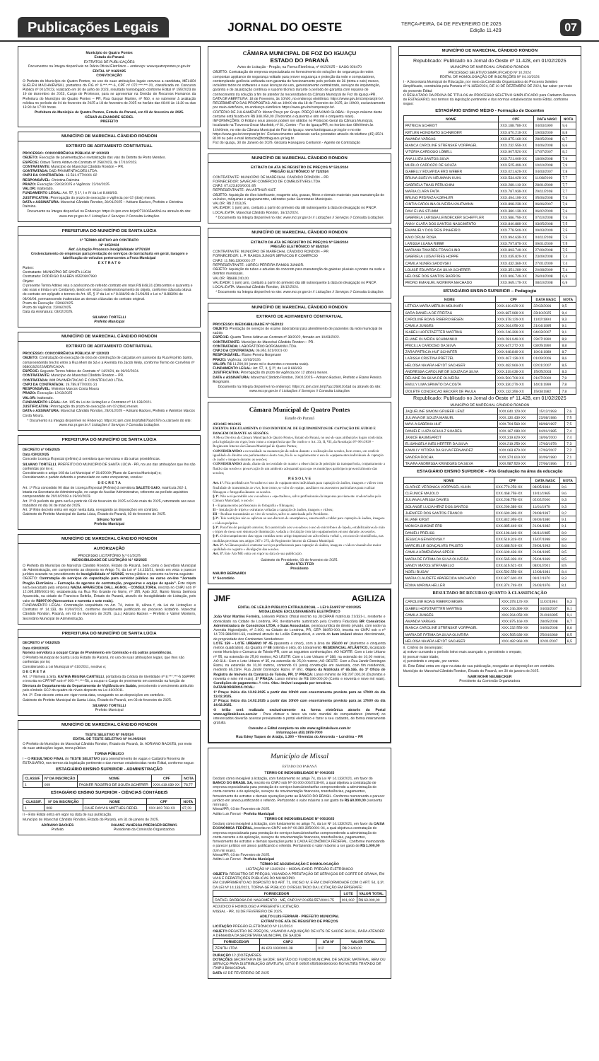Publicações Legais
JORNAL DO OESTE
TERÇA-FEIRA, 04 DE FEVEREIRO DE 2025
Edição 11.429
07
Município de Quatro Pontes
Estado do Paraná
EXTRATOS DE PUBLICAÇÕES
Documentos na íntegra disponíveis no Diário Oficial Eletrônico – endereço: www.quatropontes.pr.gov.br
EDITAL Nº 016/2025
CONVOCAÇÃO
O Prefeito do Município de Quatro Pontes, no uso de suas atribuições legais convoca a candidata, MELODI SUELEN MACHAIEWSKI, portadora do RG nº 9.***.***-6, CPF nº 072.***.***-20, classificada no Concurso Público nº 001/2023, realizado em 30 de julho de 2023, resultado homologado conforme Edital nº 155/2023 de 19 de dezembro de 2023, Cargo de Professor, para se apresentar na Divisão de Recursos Humanos da Prefeitura do Município de Quatro Pontes – PR, Rua Gaspar Martins, nº 560, e se submeter à avaliação médica no período de 04 de fevereiro de 2025 a 18 de fevereiro de 2025 no horário das 08:00 às 11:30 ou das 13:30 às 17:00 horas.
Prefeitura do Município de Quatro Pontes, Estado do Paraná, em 03 de fevereiro de 2025.
CÉSAR ALEXANDRE SEIDEL
PREFEITO
MUNICÍPIO DE MARECHAL CÂNDIDO RONDON
EXTRATO DE ADITAMENTO CONTRATUAL
PROCESSO: CONCORRÊNCIA PÚBLICA Nº 10/2023
OBJETO: Execução de pavimentação e revitalização das vias do Distrito de Porto Mendes.
ESPÉCIE: Oitavo Termo Aditivo do Contrato nº 258/2023, de 17/10/2023.
CONTRATANTE: Município de Marechal Cândido Rondon – PR.
CONTRATADA: D&D PAVIMENTACOES LTDA.
CNPJ DA CONTRATADA: 13.561.077/0001-82
RESPONSÁVEL: Christina Dalmina
PRAZO: Execução: 23/03/2025 e Vigência: 22/04/2025
VALOR: Inalterado.
FUNDAMENTO LEGAL: Art. 57, § 1º, I e IV da Lei 8.666/93.
JUSTIFICATIVA: Prorrogação do prazo de execução e vigência por 02 (dois) meses.
DATA e ASSINATURA: Marechal Cândido Rondon, 30/01/2025 – Adriano Backes, Prefeito e Christina Dalmina.
Documento na íntegra disponível no Endereço: https://c.ipm.com.br/pd2731065ad4b6 ou através do site: www.mcr.pr.gov.br // Licitações // Serviços // Consulta Licitações
PREFEITURA DO MUNICÍPIO DE SANTA LÚCIA
1º TERMO ADITIVO AO CONTRATO
Nº 105/2024
Ref. Licitação Processo inexigibilidade Nº7/2024
Credenciamento de empresas para prestação de serviços de borracharia em geral, lavagem e lubrificação de veículos pertencentes a Frota Municipal
E X T R A T O
Partes:
Contratante: MUNICÍPIO DE SANTA LÚCIA
Contratada: RODRIGO DALBEN 05520807990
Objeto:
O presente Termo Aditivo visa o acréscimo do referido contrato em mais R$ 848,31 (Oitocentos e quarenta e oito reais e trinta e um Centavos), tendo em vista o redimensionamento do objeto, conforme cláusula oitava do contrato em epígrafe e termos do Art. 65, § 1º da Lei n.º 8.666/93 de 21/06/93 e Lei n.º 8.883/94 de 08/06/94, permanecendo inalteradas as demais cláusulas do contrato original.
Prazo de Execução: 23/06/2025.
Prazo de Vigência: 23/06/2025.
Data da Assinatura: 03/02/2025.
SILVANO TORTELLI
Prefeito Municipal
MUNICÍPIO DE MARECHAL CÂNDIDO RONDON
EXTRATO DE ADITAMENTO CONTRATUAL
PROCESSO: CONCORRÊNCIA PÚBLICA Nº 12/2023
OBJETO: Contratação de execução de obra de construção de calçadas em passeios da Rua Espírito Santo, compreendendo trecho entre a Rua Mem de Sá e a Avenida Irio Jacob Welp, conforme Termo de Convênio nº 938003/2022/MDR/CAIXA.
ESPÉCIE: Segundo Termo Aditivo do Contrato nº 14/2024, de 09/02/2024.
CONTRATANTE: Município de Marechal Cândido Rondon – PR.
CONTRATADA: WM PAVIMENTACAO E CONSTRUCAO LTDA.
CNPJ DA CONTRATADA: 19.789.877/0001-31
RESPONSÁVEL: Welinton Marcos Costa Moura
PRAZO: Execução: 12/03/2025
VALOR: Inalterado.
FUNDAMENTO LEGAL: Art. 105 da Lei de Licitações e Contratos nº 14.133/2021.
JUSTIFICATIVA: Prorrogação do prazo de execução em 02 (dois) meses.
DATA e ASSINATURA: Marechal Cândido Rondon, 28/01/2025 – Adriano Backes, Prefeito e Welinton Marcos Costa Moura.
* Documento na íntegra disponível no Endereço: https://c.ipm.com.br/pfaf6b76a0157e ou através do site: www.mcr.pr.gov.br // Licitações // Serviços // Consulta Licitações
PREFEITURA DO MUNICÍPIO DE SANTA LÚCIA
DECRETO nº 045/2025
Data 03/02/2025
Concede Licença Especial (prêmio) à servidora que menciona e dá outras providências.
SILVANO TORTELLI, PREFEITO DO MUNICÍPIO DE SANTA LÚCIA - PR, no uso das atribuições que lhe são conferidas por lei e;
Considerando o artigo 108 da Lei Municipal nº 314/2009 (Plano de Carreira Municipal) e;
Considerando o pedido deferido e protocolado no setor competente, resolve:
D E C R E T A
Art. 1º Fica concedido 90 dias de Licença Especial (Prêmio) à servidora SALETE GAIO, matrícula 262-1, lotada na Secretaria de Administração, no cargo de Auxiliar Administrativo, referente ao período aquisitivo compreendido de 20/10/2018 a 19/10/2023.
Art. 2º O período de gozo será a partir de 03 de fevereiro de 2025 a 03 de maio de 2025, retornando aos seus trabalhos no dia 04 de maio de 2025.
Art. 3º Este decreto entra em vigor nesta data, revogando as disposições em contrário.
Gabinete do Prefeito Municipal de Santa Lúcia, Estado do Paraná, 03 de fevereiro de 2025.
Silvano Tortelli
Prefeito Municipal
MUNICÍPIO DE MARECHAL CÂNDIDO RONDON
AUTORIZAÇÃO
PROCESSO LICITATÓRIO N.º 01/2025
INEXIGIBILIDADE DE LICITAÇÃO N.º 02/2025
O Prefeito do Município de Marechal Cândido Rondon, Estado do Paraná, bem como o Secretário Municipal de Administração, em cumprimento ao disposto no Artigo 74, da Lei nº 14.133/21, tendo em vista o parecer jurídico exarado no procedimento de Inexigibilidade nº 02/2025, torna público o presente na forma seguinte:
OBJETO: Contratação de serviços de capacitação para servidor público no curso on-line “Jornada Pregão Eletrônico – Formação de agentes de contratação, pregoeiros e equipe de apoio”. Este objeto será executado pela empresa NADIA APARECIDA DALL AGNOL - CONSULTORIA, inscrita no CNPJ sob nº 12.095.355/0001-90, estabelecida na Rua Rio Grande no Norte, nº 155, Apto 302, Bairro Nossa Senhora Aparecida, na cidade de Francisco Beltrão, Estado do Paraná, através de Inexigibilidade de Licitação, pelo valor de R$997,00 (Novecentos e noventa e sete reais).
FUNDAMENTO LEGAL: Contratação respaldada no Art. 74, inciso III, alínea f, da Lei de Licitações e Contratos nº 14.133, de 01/04/2021, conforme devidamente justificado no processo licitatório. Marechal Cândido Rondon, Paraná, em 03 de fevereiro de 2025. (a.a.) Adriano Backes – Prefeito e Valmir Monteiro, Secretário Municipal de Administração.
PREFEITURA DO MUNICÍPIO DE SANTA LÚCIA
DECRETO nº 043/2025
Data 03/02/2025
Nomeia servidora a ocupar Cargo de Provimento em Comissão e dá outras providências.
O Prefeito Municipal de Santa Lúcia Estado do Paraná, no uso de suas atribuições legais, que lhes são conferidas por lei;
Considerando a Lei Municipal nº 410/2011, resolve e;
D E C R E T A
Art. 1º Nomeia a Srta. KATHIA REGINA CANTELLI, portadora da Cédula de Identidade nº 8.***.***-5 SSP/PR e inscrita no CPF/MF sob nº 009.***.***-56, a ocupar o Cargo de provimento em comissão na função de Diretora de Departamento do Departamento de Vigilância em Saúde, percebendo o vencimento atribuído pelo símbolo CC2 do quadro de níveis disposto na Lei 410/2011.
Art. 2º. Este decreto entra em vigor nesta data, revogando-se as disposições em contrário.
Gabinete do Prefeito Municipal de Santa Lúcia, Estado do Paraná, em 03 de fevereiro de 2025.
SILVANO TORTELLI
Prefeito Municipal
MUNICÍPIO DE MARECHAL CÂNDIDO RONDON
TESTE SELETIVO Nº 09/2024
EDITAL DE TESTE SELETIVO Nº 04.09/2024
O Prefeito do Município de Marechal Cândido Rondon, Estado do Paraná, Sr. ADRIANO BACKES, por meio de suas atribuições legais, torna público:
TORNA PÚBLICO
I – O RESULTADO FINAL do TESTE SELETIVO para preenchimento de vagas e Cadastro Reserva de ESTAGIÁRIO, nos termos da legislação pertinente e das normas estabelecidas neste Edital, conforme segue:
ESTAGIÁRIO ENSINO SUPERIOR - ADMINISTRAÇÃO
| CLASSIF. | Nº DA INSCRIÇÃO | NOME | CPF | NOTA |
| --- | --- | --- | --- | --- |
| 1 | 009 | FAGNER ROGERIO DE SOUZA SCHERER | XXX.419.039-XX | 78,77 |
ESTAGIÁRIO ENSINO SUPERIOR - CIÊNCIAS CONTÁBEIS
| CLASSIF. | Nº DA INSCRIÇÃO | NOME | CPF | NOTA |
| --- | --- | --- | --- | --- |
| 1 | 008 | CAUE DAYVIS MATTHES REDEL | XXX.802.769-XX | 87,29 |
II – Este Edital entra em vigor na data de sua publicação.
Município de Marechal Cândido Rondon, Estado do Paraná, em 31 de janeiro de 2025.
ADRIANO BACKES
Prefeito
DAIANE VANESSA PREDIGER BERWIG
Presidente da Comissão Organizadora
CÂMARA MUNICIPAL DE FOZ DO IGUAÇU
ESTADO DO PARANÁ
Aviso de Licitação - Pregão, na Forma Eletrônica, nº 002/2025 – UASG 926470
OBJETO: Contratação de empresa especializada no fornecimento de soluções de segurança de redes compostas appliance de segurança voltado para prover segurança e proteção da rede e computadores, contemplando gerência unificada com garantia de funcionamento pelo período de 36 (trinta e seis) meses, incluídos todos os softwares e suas licenças de uso, gerenciamento centralizado, serviços de implantação, garantia e de atualização contínua e suporte técnico durante o período de garantia com repasse de conhecimento da solução a fim de atender às necessidades da Câmara Municipal de Foz do Iguaçu-PR.
DATA DE ABERTURA: 18 de Fevereiro, às 10h00, no endereço eletrônico: https://www.gov.br/compras/pt-br/.
RECEBIMENTO DAS PROPOSTAS: Até as 10h00 do dia 18 de Fevereiro de 2025, às 10h00, exclusivamente por meio eletrônico, no endereço eletrônico https://www.gov.br/compras/pt-br/.
CRITÉRIO DE JULGAMENTO: Menor Preço por Grupo. PREÇO MÁXIMO GLOBAL: O preço máximo deste certame está fixado em R$ 348.050,00 (Trezentos e quarenta e oito mil e cinquenta reais).
INFORMAÇÕES: O Edital e seus anexos podem ser obtidos no Protocolo Geral da Câmara Municipal, localizado na Travessa Oscar Muxfeldt, nº 81, Centro - Foz do Iguaçu/PR, no horário das 08h00min às 14h00min, no site da Câmara Municipal de Foz do Iguaçu: www.fozdoiguacu.pr.leg.br e no site https://www.gov.br/compras/pt-br/. Esclarecimentos adicionais serão prestados através do telefone (45) 3521-8100 ou pelo e-mail licitacao@fozdoiguacu.pr.leg.br.
Foz do Iguaçu, 30 de Janeiro de 2025. Gilciana Hasegawa Centurion - Agente de Contratação
MUNICÍPIO DE MARECHAL CÂNDIDO RONDON
EXTRATO DA ATA DE REGISTRO DE PREÇOS Nº 531/2024
PREGÃO ELETRÔNICO Nº 72/2024
CONTRATANTE: MUNICÍPIO DE MARECHAL CÂNDIDO RONDON – PR
FORNECEDOR: SAVECAR COMERCIO DE COMBUSTIVEIS LTDA
CNPJ: 07.423.820/0001-35
REPRESENTANTE: IAN ARTHUR KIST.
OBJETO: Aquisição de óleo lubrificante, reagente arla, graxas, filtros e demais materiais para manutenção de veículos, máquinas e equipamentos, utilizados pelas Secretarias Municipais.
VALOR: R$ 2.013,05.
VALIDADE: 1 (um) ano, contado a partir do primeiro dia útil subsequente à data de divulgação no PNCP.
LOCAL/DATA: Marechal Cândido Rondon, 16/12/2024.
* Documento na íntegra disponível no site: www.mcr.pr.gov.br // Licitações // Serviços // Consulta Licitações
MUNICÍPIO DE MARECHAL CÂNDIDO RONDON
EXTRATO DA ATA DE REGISTRO DE PREÇOS Nº 538/2024
PREGÃO ELETRÔNICO Nº 85/2024
CONTRATANTE: MUNICÍPIO DE MARECHAL CÂNDIDO RONDON – PR
FORNECEDOR: L. P. RAMOS JUNIOR SERVICOS E COMERCIO
CNPJ: 11.586.330/0001-27
REPRESENTANTE: LORECI PEREIRA RAMOS JUNIOR.
OBJETO: Aquisição de tubos e aduelas de concreto para manutenção de galerias pluviais e pontes na sede e distritos municipais.
VALOR: R$688.240,00.
VALIDADE: 1 (um) ano, contado a partir do primeiro dia útil subsequente à data de divulgação no PNCP.
LOCAL/DATA: Marechal Cândido Rondon, 19/12/2024.
* Documento na íntegra disponível no site: www.mcr.pr.gov.br // Licitações // Serviços // Consulta Licitações
MUNICÍPIO DE MARECHAL CÂNDIDO RONDON
EXTRATO DE ADITAMENTO CONTRATUAL
PROCESSO: INEXIGIBILIDADE Nº 05/2022
OBJETO: Prestação de serviços de exame laboratorial para atendimento de pacientes da rede municipal de saúde.
ESPÉCIE: Quarto Termo Aditivo ao Contrato nº 38/2022, firmado em 10/03/2022.
CONTRATANTE: Município de Marechal Cândido Rondon – PR.
CONTRATADA: LABORATÓRIO BORGMANN LTDA.
CNPJ DA CONTRATADA: 06.951.521/0001-00
RESPONSÁVEL: Elaine Pereira Borgmann
PRAZO: Vigência: 10/03/2026
VALOR: R$ 11.290,00 (onze mil e duzentos e noventa reais).
FUNDAMENTO LEGAL: Art. 57, II, § 2º, da Lei 8.666/93.
JUSTIFICATIVA: Prorrogação do prazo de vigência por 12 (doze) meses.
DATA e ASSINATURA: Marechal Cândido Rondon, 29/01/2025 – Adriano Backes, Prefeito e Elaine Pereira Borgmann.
Documento na íntegra disponível no endereço: https://c.ipm.com.br/p7aa12691104ad ou através do site: www.mcr.pr.gov.br // Licitações // Serviços // Consulta Licitações
Câmara Municipal de Quatro Pontes
Estado do Paraná
ATO/ME 003/2025
EMENTA: REGULAMENTA O USO INDIVIDUAL DE EQUIPAMENTOS DE CAPTAÇÃO DE ÁUDIO E IMAGEM DURANTE AS SESSÕES.
A Mesa Diretiva da Câmara Municipal de Quatro Pontes, Estado do Paraná, no uso de suas atribuições legais conferidas pela legislação em vigor, bem como a competência que lhe confere o Art. 23, II, VII, da Resolução Nº 001/2020 – Regimento Interno da Câmara Municipal de Quatro Pontes;
CONSIDERANDO a necessidade na manutenção da ordem durante a realização das sessões, bem como, em conferir igualdade de direitos aos parlamentares desta casa, há de se regulamentar o uso de equipamentos individuais de captação de áudio e imagem durante as sessões;
CONSIDERANDO ainda, diante da necessidade de manter a observância do princípio da transparência, conjuntamente a fluidez das sessões e preservação de um ambiente adequando para que os munícipes participem presencialmente das sessões;
R E S O L V E
Art. 1º. Fica proibido aos Vereadores o uso de equipamentos individuais para captação de áudios, imagens e vídeos com finalidade de transmissão ao vivo, bem como, se valer de equipe, auxiliares ou assessores particulares para realizar filmagem e fotografia durante as sessões.
§ 1º. Não será permitido aos vereadores e espectadores, salvo profissionais da imprensa previamente credenciados pela Câmara Municipal, o uso de:
I – Equipamentos profissionais de fotografia e filmagem;
II – Instalação de tripés e estruturas voltadas a captação de áudios, imagens e vídeos;
III – Realizar transmissão ao vivo de sessões, salvo se autorizada pelo Presidente.
§ 2º. Tais restrições não se aplicam ao uso discreto de smartphones, smartwatch e tablet para captação de áudios, imagens e vídeos próprios.
§ 3º. Para fins do parágrafo anterior, fica autorizado aos vereadores o uso de microfones de lapela, estabilizadores de mão e tripés de mesa sem sistema de iluminação, vedada a circulação com tais equipamentos em uso durante as sessões.
§ 4º. O descumprimento das regras contidas neste artigo importará em advertência verbal e, em caso de reincidência, nas medidas previstas nos artigos 267 e 275, do Regimento Interno da Câmara Municipal.
Art. 2º. A Câmara poderá contratar serviços profissionais para captação de áudios, imagens e vídeos visando dar maior qualidade no registro e divulgação das sessões.
Art. 3º. Este Ato/ME entra em vigor na data de sua publicação.
Gabinete do Presidente, 03 de fevereiro de 2025.
JEAN STELTTER
Presidente
MAURO BERNARDI
1º Secretário
JMF AGILIZA
EDITAL DE LEILÃO PÚBLICO EXTRAJUDICIAL – LEI 9.514/97 Nº 010/2025
MODALIDADE EXCLUSIVAMENTE ELETRÔNICO
João Vitor Martins Ferreira, Leiloeiro Público Oficial inscrito na JUCEPAR matrícula 21/331-L, residente e domiciliado na Cidade de Londrina, PR, devidamente autorizado pela Credora Fiduciária BR Consórcios Administradora de Consórcios LTDA. e Suas Associadas, pessoa jurídica de direito privado, com sede na Avenida Higienópolis, nº 2.400, na Cidade de Londrina, PR, CEP. 86050-000, inscrita no CNPJ sob o nº 14.723.388/0001-63, realizará através de Leilão Extrajudicial, a venda do bem imóvel abaixo discriminado, de propriedade dos Comitentes-Vendedores:
LOTE 159 – LOTE URBANO Nº 45 (quarenta e cinco), com a área de 250,00 m² (duzentos e cinquenta metros quadrados), da Quadra nº 88 (oitenta e oito), do Loteamento RESIDENCIAL ATLÂNTICO, localizado neste Município e Comarca de Toledo-PR, com as seguintes confrontações: AO NORTE: Com o Lote Urbano nº 55, na extensão de 25,00 metros; AO LESTE: Com o Lote Urbano nº 388, na extensão de 10,00 metros; AO SUL: Com o Lote Urbano nº 35, na extensão de 25,00 metros; AO OESTE: Com a Rua Jandir Domingos Bazei, na extensão de 10,00 metros, contendo 01 (uma) construção em alvenaria, com fim residencial, medindo 65,23m², Rua Jandir Domingos Bazei, nº 851. Objeto da Matrícula nº 65.165, do 1º Ofício de Registro de Imóveis da Comarca de Toledo, PR. 1ª PRAÇA: Lance mínimo de R$ 297.000,00 (Duzentos e noventa e sete mil reais). 2ª PRAÇA: Lance mínimo de R$ 199.000,00 (Cento e noventa e nove mil reais). Condições de pagamento: À vista. Obs.: Imóvel ocupado por terceiros.
DATA/HORÁRIO/LOCAL:
1ª Praça: Início dia 13.02.2025 a partir das 10h00 com encerramento previsto para as 17h00 do dia 13.02.2025.
2ª Praça: Início dia 14.02.2025 a partir das 10h00 com encerramento previsto para as 17h00 do dia 14.02.2025.
O leilão será realizado exclusivamente na forma eletrônica através do Portal www.agilizaleiloes.com.br - Para efetuar o lance via rede mundial de computadores (internet) os interessados deverão acessar previamente o portal eletrônico e fazer o seu cadastro, de forma inteiramente gratuita.
Consulte o Edital completo no site www.agilizaleiloes.com.br
Informações (43) 3878-7000
Rua Edwy Taques de Araújo, 1.300 – Vivendas do Arvoredo – Londrina – PR
Município de Missal
ESTADO DO PARANÁ
TERMO DE INEXIGIBILIDADE Nº 004/2025
Declaro como inexigível a licitação, com fundamento no artigo 74, da Lei Nº 14.133/2021, em favor do BANCO DO BRASIL SA, inscrito no CNPJ sob Nº 00.000.000/2118-00, a qual objetiva a contratação de empresa especializada para prestação de serviços bancários/tarifas compreendendo a administração de conta corrente e de aplicação, serviços de movimentação financeira, transferências, pagamentos, fornecimento de extratos e demais operações junto ao BANCO DO BRASIL. Conforme memorando e parecer jurídico em anexo justificando o referido. Perfazendo o valor máximo a ser gasto de R$ 60.000,00 (sessenta mil reais).
Missal/PR, 03 de Fevereiro de 2025.
Adilto Luis Ferrari - Prefeito Municipal
TERMO DE INEXIGIBILIDADE Nº 005/2025
Declaro como inexigível a licitação, com fundamento no artigo 74, da Lei Nº 14.133/2021, em favor da CAIXA ECONÔMICA FEDERAL, inscrita no CNPJ sob Nº 00.360.305/0001-04, a qual objetiva a contratação de empresa especializada para prestação de serviços bancários/tarifas compreendendo a administração de conta corrente e de aplicação, serviços de movimentação financeira, transferências, pagamentos, fornecimento de extratos e demais operações junto à CAIXA ECONÔMICA FEDERAL. Conforme memorando e parecer jurídico em anexo justificando o referido. Perfazendo o valor máximo a ser gasto de R$ 1.000,00 (Um mil reais).
Missal/PR, 03 de Fevereiro de 2025.
Adilto Luis Ferrari - Prefeito Municipal
TERMO DE ADJUDICAÇÃO E HOMOLOGAÇÃO
LICITAÇÃO Nº 134/2024 – MODALIDADE: PREGÃO ELETRÔNICO
OBJETO: REGISTRO DE PREÇOS, VISANDO A PRESTAÇÃO DE SERVIÇOS DE CORTE DE GRAMA, EM VIAS E REPARTIÇÕES PÚBLICAS DO MUNICÍPIO.
EM CUMPRIMENTO AO DISPOSTO NO ART. 71, INCISO IV, E EM CONFORMIDADE COM O ART. 54, § 3º, DA LEI Nº 14.133/2021, TORNA-SE PÚBLICO O RESULTADO DA LICITAÇÃO EM EPÍGRAFE:
| FORNECEDOR | LOTE | VALOR TOTAL |
| --- | --- | --- |
| RAFAEL BARBOSA DO NASCIMENTO - ME, CNPJ Nº 20.858.557/0001-75 | 001,002 | R$ 63.000,00 |
ADJUDICO E HOMOLOGO A PRESENTE LICITAÇÃO.
MISSAL - PR, 03 DE FEVEREIRO DE 2025.
ADILTO LUIS FERRARI - PREFEITO MUNICIPAL
EXTRATO DE ATA DE REGISTRO DE PREÇOS
LICITAÇÃO PREGÃO ELETRÔNICO Nº 131/2024
OBJETO REGISTRO DE PREÇOS, VISANDO A AQUISIÇÃO DE KITS DE SAÚDE BUCAL, PARA ATENDER A DEMANDA DA SECRETARIA MUNICIPAL DE SAÚDE
| FORNECEDOR | CNPJ | ATA Nº | VALOR TOTAL |
| --- | --- | --- | --- |
| ZENITH LTDA | 46.623.193/0001-38 | 012 | R$ 2.640,00 |
DURAÇÃO 12 (DOZE)MESES
DOTAÇÕES SECRETARIA DE SAÚDE; GESTÃO DO FUNDO MUNICIPAL DE SAÚDE; MATERIAL, BEM OU SERVIÇO PARA DISTRIBUIÇÃO GRATUITA; 02740 E 00505 0505/99/99/00/00 ROYALTIES TRATADO DE ITAIPÚ BINACIONAL
DATA 02 DE FEVEREIRO DE 2025
MUNICÍPIO DE MARECHAL CÂNDIDO RONDON
Republicado: Publicado no Jornal do Oeste nº 11.428, em 01/02/2025
MUNICÍPIO DE MARECHAL CÂNDIDO RONDON
PROCESSO SELETIVO SIMPLIFICADO Nº 10.2024
EDITAL DE HOMOLOGAÇÃO DE INSCRIÇÕES Nº 04.10/2024
I - A Secretaria Municipal de Educação, por meio da Comissão Organizadora do Processo Seletivo Simplificado, constituída pela Portaria nº N.1653/2024, DE 10 DE DEZEMBRO DE 2024, faz saber por meio do presente Edital:
O RESULTADO DA PROVA DE TÍTULOS do PROCESSO SELETIVO SIMPLIFICADO para Cadastro Reserva de ESTAGIÁRIO, nos termos da legislação pertinente e das normas estabelecidas neste Edital, conforme segue:
ESTAGIÁRIO ENSINO MÉDIO - Formação de Docentes
| NOME | CPF | DATA NASC | NOTA |
| --- | --- | --- | --- |
| PATRICIA SCHEIDT | XXX.188.789-XX | 04/03/1990 | 9,6 |
| KETLEN HONORATO SCHNEIDER | XXX.670.219-XX | 19/03/2009 | 8,8 |
| AMANDA VARGAS | XXX.875.169-XX | 28/05/2008 | 8,7 |
| BIANCA CAROLINE STRENSKE VORPAGEL | XXX.232.559-XX | 04/06/2008 | 8,6 |
| VITÓRIA CARDOSO LÖBELL | XXX.907.520-XX | 17/07/2007 | 8,2 |
| ANA LUIZA SANTOS SILVA | XXX.721.009-XX | 18/09/2008 | 7,9 |
| MURILO CARDOZO DE SOUZA | XXX.525.499-XX | 10/10/2008 | 7,9 |
| ISABELLY EDUARDA ERD WEBER | XXX.021.629-XX | 04/03/2007 | 7,8 |
| BRUNA SUELYN NEUMANN KUHL | XXX.534.029-XX | 11/08/2009 | 7,7 |
| GABRIELA THAÍS PERUCHINI | XXX.289.119-XX | 28/01/2009 | 7,7 |
| MARIA CLARA FAITA | XXX.787.939-XX | 29/11/2008 | 7,7 |
| BRUNO PEDRAZA KOEHLER | XXX.494.199-XX | 05/06/2008 | 7,6 |
| CINTIA CAROLINA OLIVEIRA KAUFMANN | XXX.898.239-XX | 06/06/2007 | 7,6 |
| DAVI ELIAS STUMM | XXX.380.139-XX | 06/02/2009 | 7,6 |
| GABRIELA LARISSA LEINDECKER SCHEFFLER | XXX.586.759-XX | 07/10/2008 | 7,6 |
| ANNY CLARA DOS SANTOS NASCIMENTO | XXX.840.889-XX | 03/05/2008 | 7,5 |
| EMANUELY DOS REIS PINHEIRO | XXX.778.509-XX | 09/03/2009 | 7,5 |
| KAIO DRUM ROSA | XXX.994.639-XX | 04/11/2008 | 7,5 |
| LARISSA LUANA RIEBE | XXX.797.879-XX | 09/01/2009 | 7,5 |
| MARIANA TAVARES FRANCILINO | XXX.893.749-XX | 27/09/2008 | 7,5 |
| GABRIELA LUÍSA FRIES HOPPE | XXX.035.829-XX | 23/09/2008 | 7,4 |
| CAMILA NUNES SADOVSKI | XXX.432.369-XX | 27/01/2009 | 7,4 |
| LOUISE EDUARDA DA SILVA SCHERER | XXX.351.289-XX | 20/08/2009 | 7,4 |
| HELOISE DOS SANTOS BARROS | XXX.906.749-XX | 26/04/2008 | 6,9 |
| PEDRO EMANUEL MOREIRA MACHADO | XXX.965.179-XX | 08/10/2008 | 6,9 |
ESTAGIÁRIO ENSINO SUPERIOR – Pedagogia
| NOME | CPF | DATA NASC | NOTA |
| --- | --- | --- | --- |
| LETICIA MARIA MERLIN MOLINARI | XXX.410.029-XX | 22/03/2006 | 9,5 |
| SARA DANIELA DE FREITAS | XXX.687.989-XX | 23/10/2025 | 9,4 |
| CAROLINE BOAIS RIBEIRO BESEN | XXX.378.129-XX | 11/02/1994 | 9,3 |
| CAMILA JUNGES | XXX.264.059-XX | 21/04/1995 | 9,1 |
| ISABELI HOFSTAETTER MARTINS | XXX.246.399-XX | 04/03/2007 | 9,1 |
| ELIANE OLIVEIRA SCHIMANKO | XXX.281.949-XX | 23/07/1990 | 8,9 |
| PRICILLA CARDOSO DA SILVA | XXX.647.272-XX | 03/05/1990 | 8,8 |
| ZARA PATRICIA HUF SCHAFER | XXX.948.849-XX | 19/01/1989 | 8,7 |
| LARISSA CRISTINA PRETZEL | XXX.467.139-XX | 01/09/2006 | 8,6 |
| HELOÍSA NAIARA HEYDT SACHSER | XXX.482.969-XX | 02/01/2007 | 8,5 |
| ANDRESSA CAROLINE DE SOUZA DA SILVA | XXX.319.039-XX | 15/05/2003 | 8,3 |
| DELAINE DA SILVA DE OLIVEIRA | XXX.500.709-XX | 21/07/2000 | 7,9 |
| EMILLY LIMA SPINATO DA COSTA | XXX.330.279-XX | 14/01/1999 | 7,8 |
| IZOLETE CONCEICAO BECKER DE PAULA | XXX.132.359-XX | 15/08/1982 | 7,8 |
Republicado: Publicado no Jornal do Oeste nº 11.428, em 01/02/2025
MUNICÍPIO DE MARECHAL CÂNDIDO RONDON
| JAQUELINE SIMONI GRUBER LENZ | XXX.640.129-XX | 15/12/1993 | 7,6 |
| JULIANA DE SOUZA MANUEL | XXX.130.439-XX | 23/08/1986 | 7,5 |
| MAYLA SABRINA HUF | XXX.704.569-XX | 08/08/1997 | 7,5 |
| DANIELE LUIZA SCHULZ SOARES | XXX.167.089-XX | 04/01/1985 | 7,4 |
| JANICE BAUMGARDT | XXX.319.629-XX | 18/06/2000 | 7,4 |
| ELISANGELA INES HERTER DA SILVA | XXX.219.259-XX | 17/03/1978 | 7,3 |
| KAMILLY VITORIA DA SILVA FERNANDEZ | XXX.063.879-XX | 17/03/2007 | 7,2 |
| SANDRA ROCHA | XXX.374.619-XX | 30/09/1980 | 7,1 |
| TAIARA ANDRESSA KRINDGES DA SILVA | XXX.587.529-XX | 27/06/1996 | 7,1 |
ESTAGIÁRIO ENSINO SUPERIOR – Pós Graduação na área da educação
| NOME | CPF | DATA NASC | NOTA |
| --- | --- | --- | --- |
| CLARICE VERONICA VORPAGEL KUHN | XXX.770.259-XX | 08/05/1984 | 9,6 |
| CLEUNICE MAJOLO | XXX.468.759-XX | 19/11/1965 | 9,6 |
| JULIANA LARISSA DAVIES | XXX.208.759-XX | 02/02/2000 | 9,3 |
| SOLANGE LUCIA HENZ DOS SANTOS | XXX.299.389-XX | 11/01/1979 | 9,3 |
| JHENIFER DOS SANTOS FRANCO | XXX.690.399-XX | 29/08/1997 | 9,2 |
| ELIANE KIRST | XXX.842.959-XX | 09/09/1980 | 9,1 |
| MONICA SIMONE ERD | XXX.885.449-XX | 21/04/1982 | 9,1 |
| DANIELI PREUSS | XXX.196.649-XX | 06/11/1985 | 8,9 |
| JESSICA GEVAROVSKY | XXX.519.319-XX | 15/07/1998 | 8,9 |
| MARCIELLE GONÇALVES FAUSTO | XXX.688.519-XX | 29/04/1993 | 8,6 |
| CAMILA ARMENDANA SPECK | XXX.609.439-XX | 21/04/1995 | 8,5 |
| MARIA DE FATIMA DA SILVA OLIVEIRA | XXX.565.939-XX | 25/04/1969 | 8,5 |
| SANDY MATOS STEFANELLO | XXX.615.521-XX | 08/01/2001 | 8,5 |
| NOELI BUGAY | XXX.592.559-XX | 12/08/1981 | 8,4 |
| MARIA CLAUDETE APARECIDA MACHADO | XXX.927.600-XX | 09/12/1970 | 8,3 |
| EDINA MARINA HELLER | XXX.374.749-XX | 26/03/1976 | 8,1 |
RESULTADO DE RECURSO QUANTO À CLASSIFICAÇÃO
| CAROLINE BOAIS RIBEIRO BESEN | XXX.378.129-XX | 11/02/1994 | 9,3 |
| ISABELI HOFSTAETTER MARTINS | XXX.246.399-XX | 04/03/2007 | 9,1 |
| CAMILA JUNGES | XXX.264.059-XX | 21/04/1995 | 9,1 |
| AMANDA VARGAS | XXX.875.169-XX | 28/05/2008 | 8,7 |
| BIANCA CAROLINE STRENSKE VORPAGEL | XXX.232.559-XX | 04/06/2008 | 8,6 |
| MARIA DE FATIMA DA SILVA OLIVEIRA | XXX.565.939-XX | 25/04/1969 | 8,5 |
| HELOÍSA NAIARA HEYDT SACHSER | XXX.482.969-XX | 02/01/2007 | 8,5 |
II. Critério de desempate:
a) estiver cursando o período letivo mais avançado e, persistindo o empate;
b) possuir maior idade;
c) persistindo o empate, por sorteio.
III. Este Edital entra em vigor na data de sua publicação, revogadas as disposições em contrário.
Município de Marechal Cândido Rondon, Estado do Paraná, em 30 de janeiro de 2025.
NAIR MOHR NEUBECKER
Presidente da Comissão Organizadora